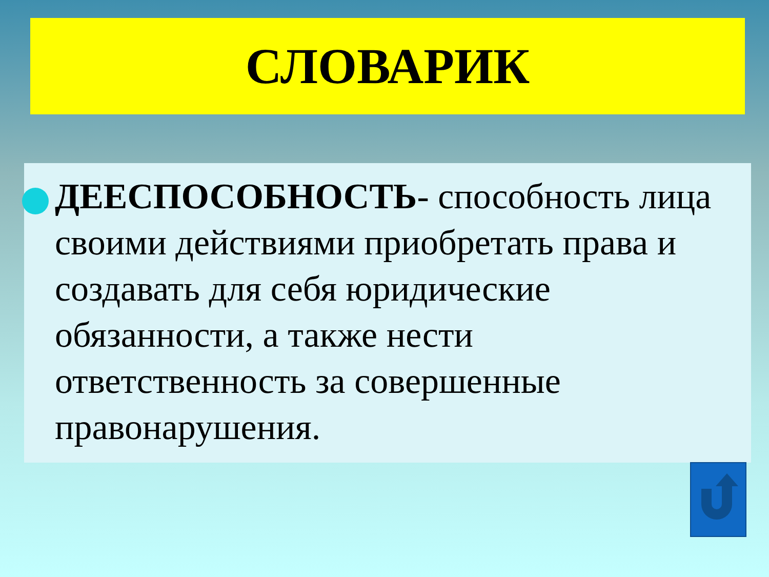СЛОВАРИК
ДЕЕСПОСОБНОСТЬ- способность лица своими действиями приобретать права и создавать для себя юридические обязанности, а также нести ответственность за совершенные правонарушения.